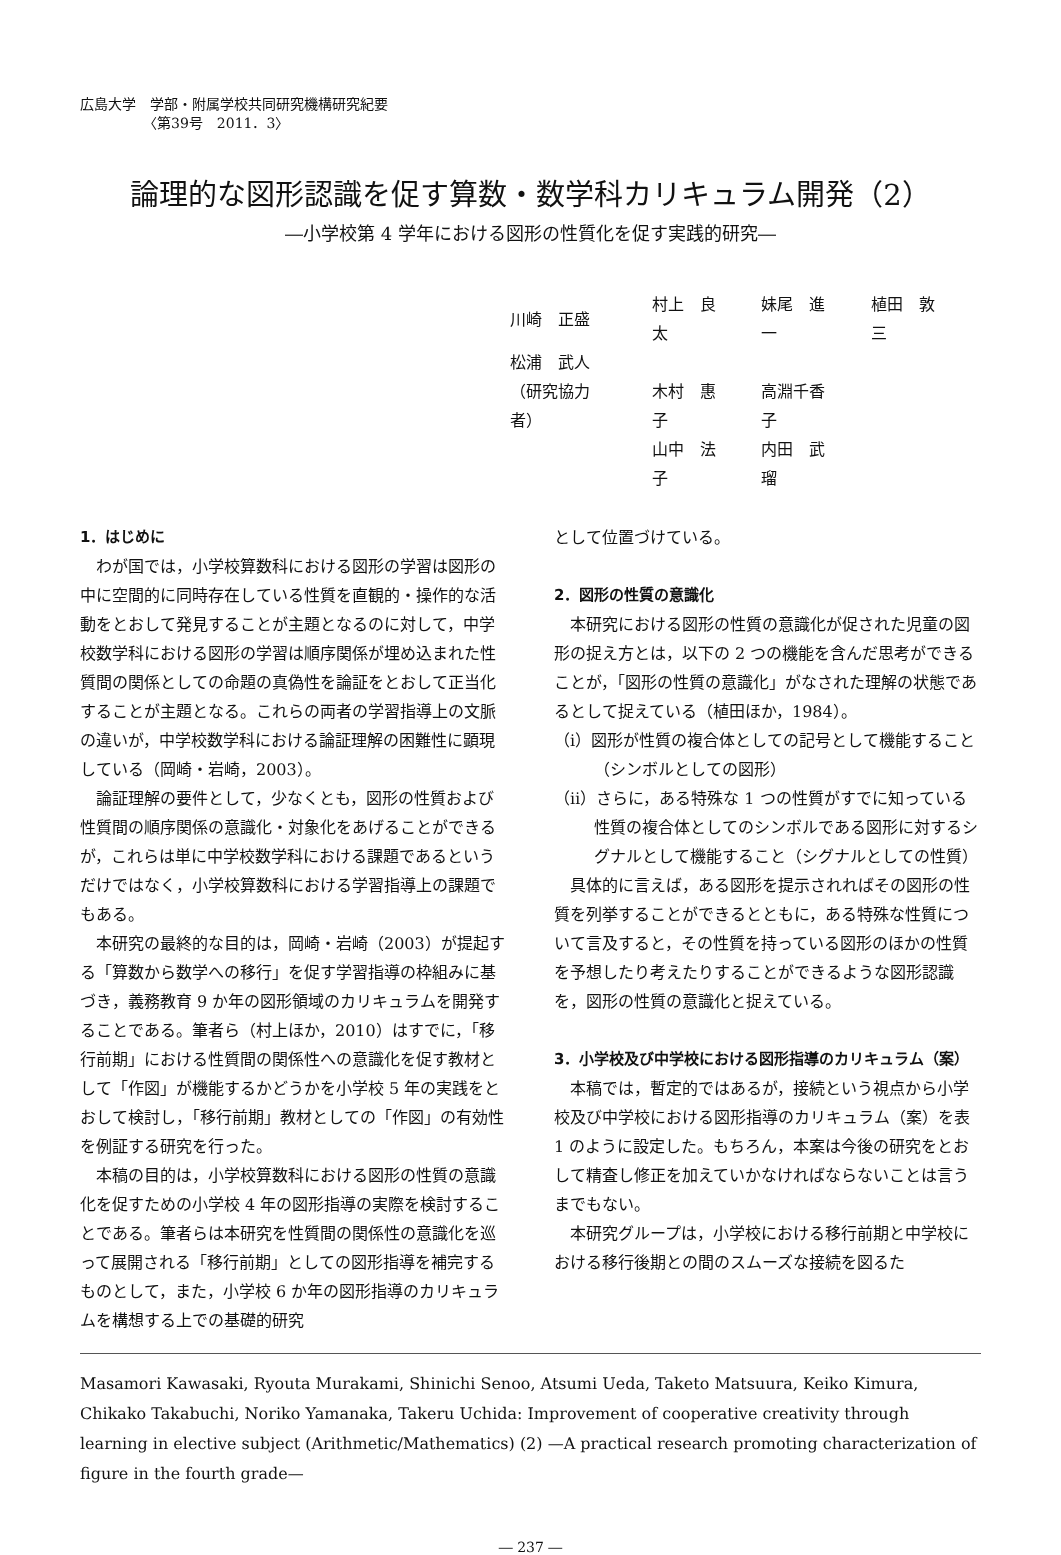広島大学　学部・附属学校共同研究機構研究紀要
　　　　　〈第39号　2011．3〉
論理的な図形認識を促す算数・数学科カリキュラム開発（2）
―小学校第 4 学年における図形の性質化を促す実践的研究―
| 川崎 正盛 | 村上 良太 | 妹尾 進一 | 植田 敦三 |
| 松浦 武人 | | | |
| （研究協力者） | 木村 惠子 | 高淵千香子 | |
| | 山中 法子 | 内田 武瑠 | |
1．はじめに
わが国では，小学校算数科における図形の学習は図形の中に空間的に同時存在している性質を直観的・操作的な活動をとおして発見することが主題となるのに対して，中学校数学科における図形の学習は順序関係が埋め込まれた性質間の関係としての命題の真偽性を論証をとおして正当化することが主題となる。これらの両者の学習指導上の文脈の違いが，中学校数学科における論証理解の困難性に顕現している（岡崎・岩崎，2003）。
論証理解の要件として，少なくとも，図形の性質および性質間の順序関係の意識化・対象化をあげることができるが，これらは単に中学校数学科における課題であるというだけではなく，小学校算数科における学習指導上の課題でもある。
本研究の最終的な目的は，岡崎・岩崎（2003）が提起する「算数から数学への移行」を促す学習指導の枠組みに基づき，義務教育 9 か年の図形領域のカリキュラムを開発することである。筆者ら（村上ほか，2010）はすでに，「移行前期」における性質間の関係性への意識化を促す教材として「作図」が機能するかどうかを小学校 5 年の実践をとおして検討し，「移行前期」教材としての「作図」の有効性を例証する研究を行った。
本稿の目的は，小学校算数科における図形の性質の意識化を促すための小学校 4 年の図形指導の実際を検討することである。筆者らは本研究を性質間の関係性の意識化を巡って展開される「移行前期」としての図形指導を補完するものとして，また，小学校 6 か年の図形指導のカリキュラムを構想する上での基礎的研究
として位置づけている。
2．図形の性質の意識化
本研究における図形の性質の意識化が促された児童の図形の捉え方とは，以下の 2 つの機能を含んだ思考ができることが，「図形の性質の意識化」がなされた理解の状態であるとして捉えている（植田ほか，1984）。
（ⅰ）図形が性質の複合体としての記号として機能すること（シンボルとしての図形）
（ⅱ）さらに，ある特殊な 1 つの性質がすでに知っている性質の複合体としてのシンボルである図形に対するシグナルとして機能すること（シグナルとしての性質）
具体的に言えば，ある図形を提示されればその図形の性質を列挙することができるとともに，ある特殊な性質について言及すると，その性質を持っている図形のほかの性質を予想したり考えたりすることができるような図形認識を，図形の性質の意識化と捉えている。
3．小学校及び中学校における図形指導のカリキュラム（案）
本稿では，暫定的ではあるが，接続という視点から小学校及び中学校における図形指導のカリキュラム（案）を表 1 のように設定した。もちろん，本案は今後の研究をとおして精査し修正を加えていかなければならないことは言うまでもない。
本研究グループは，小学校における移行前期と中学校における移行後期との間のスムーズな接続を図るた
Masamori Kawasaki, Ryouta Murakami, Shinichi Senoo, Atsumi Ueda, Taketo Matsuura, Keiko Kimura, Chikako Takabuchi, Noriko Yamanaka, Takeru Uchida: Improvement of cooperative creativity through learning in elective subject (Arithmetic/Mathematics) (2) —A practical research promoting characterization of figure in the fourth grade—
― 237 ―